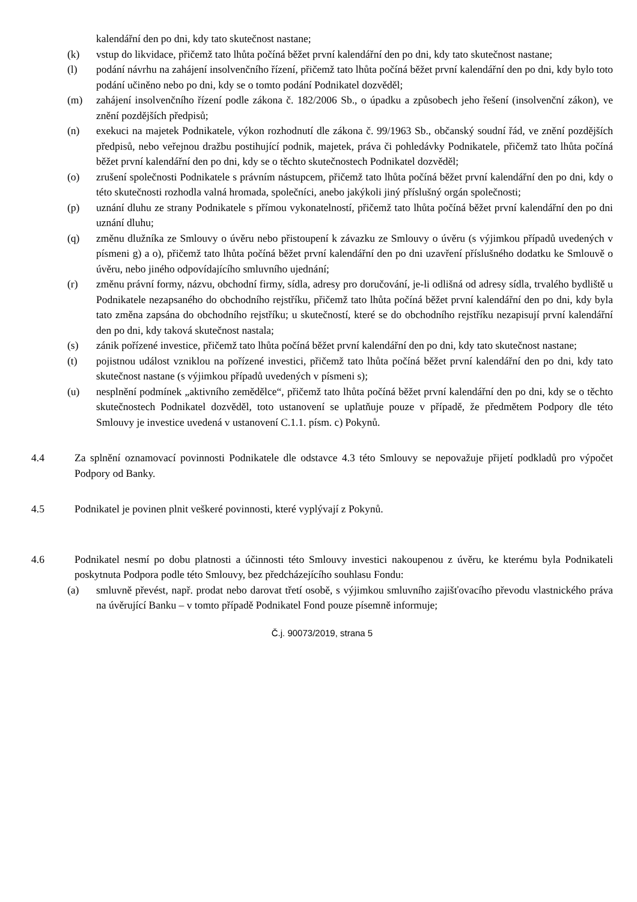kalendářní den po dni, kdy tato skutečnost nastane;
(k) vstup do likvidace, přičemž tato lhůta počíná běžet první kalendářní den po dni, kdy tato skutečnost nastane;
(l) podání návrhu na zahájení insolvenčního řízení, přičemž tato lhůta počíná běžet první kalendářní den po dni, kdy bylo toto podání učiněno nebo po dni, kdy se o tomto podání Podnikatel dozvěděl;
(m) zahájení insolvenčního řízení podle zákona č. 182/2006 Sb., o úpadku a způsobech jeho řešení (insolvenční zákon), ve znění pozdějších předpisů;
(n) exekuci na majetek Podnikatele, výkon rozhodnutí dle zákona č. 99/1963 Sb., občanský soudní řád, ve znění pozdějších předpisů, nebo veřejnou dražbu postihující podnik, majetek, práva či pohledávky Podnikatele, přičemž tato lhůta počíná běžet první kalendářní den po dni, kdy se o těchto skutečnostech Podnikatel dozvěděl;
(o) zrušení společnosti Podnikatele s právním nástupcem, přičemž tato lhůta počíná běžet první kalendářní den po dni, kdy o této skutečnosti rozhodla valná hromada, společníci, anebo jakýkoli jiný příslušný orgán společnosti;
(p) uznání dluhu ze strany Podnikatele s přímou vykonatelností, přičemž tato lhůta počíná běžet první kalendářní den po dni uznání dluhu;
(q) změnu dlužníka ze Smlouvy o úvěru nebo přistoupení k závazku ze Smlouvy o úvěru (s výjimkou případů uvedených v písmeni g) a o), přičemž tato lhůta počíná běžet první kalendářní den po dni uzavření příslušného dodatku ke Smlouvě o úvěru, nebo jiného odpovídajícího smluvního ujednání;
(r) změnu právní formy, názvu, obchodní firmy, sídla, adresy pro doručování, je-li odlišná od adresy sídla, trvalého bydliště u Podnikatele nezapsaného do obchodního rejstříku, přičemž tato lhůta počíná běžet první kalendářní den po dni, kdy byla tato změna zapsána do obchodního rejstříku; u skutečností, které se do obchodního rejstříku nezapisují první kalendářní den po dni, kdy taková skutečnost nastala;
(s) zánik pořízené investice, přičemž tato lhůta počíná běžet první kalendářní den po dni, kdy tato skutečnost nastane;
(t) pojistnou událost vzniklou na pořízené investici, přičemž tato lhůta počíná běžet první kalendářní den po dni, kdy tato skutečnost nastane (s výjimkou případů uvedených v písmeni s);
(u) nesplnění podmínek „aktivního zemědělce“, přičemž tato lhůta počíná běžet první kalendářní den po dni, kdy se o těchto skutečnostech Podnikatel dozvěděl, toto ustanovení se uplatňuje pouze v případě, že předmětem Podpory dle této Smlouvy je investice uvedená v ustanovení C.1.1. písm. c) Pokynů.
4.4 Za splnění oznamovací povinnosti Podnikatele dle odstavce 4.3 této Smlouvy se nepovažuje přijetí podkladů pro výpočet Podpory od Banky.
4.5 Podnikatel je povinen plnit veškeré povinnosti, které vyplývají z Pokynů.
4.6 Podnikatel nesmí po dobu platnosti a účinnosti této Smlouvy investici nakoupenou z úvěru, ke kterému byla Podnikateli poskytnuta Podpora podle této Smlouvy, bez předcházejícího souhlasu Fondu:
(a) smluvně převést, např. prodat nebo darovat třetí osobě, s výjimkou smluvního zajišťovacího převodu vlastnického práva na úvěrující Banku – v tomto případě Podnikatel Fond pouze písemně informuje;
Č.j. 90073/2019, strana 5